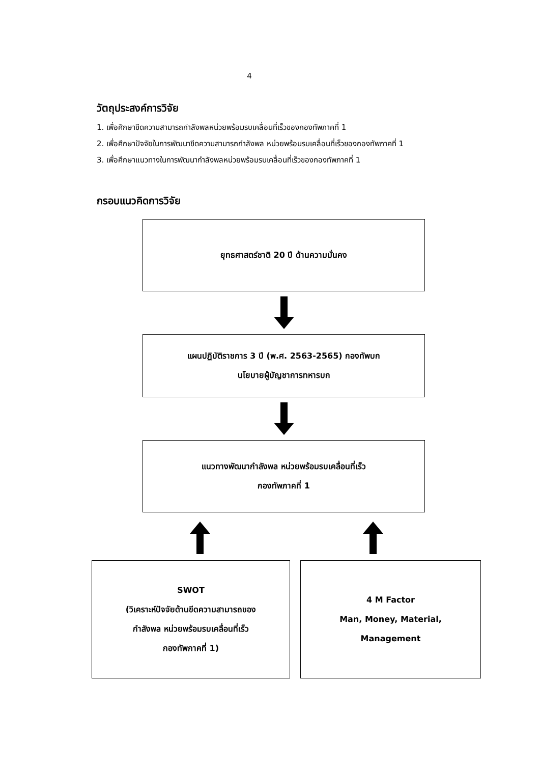4
วัตถุประสงค์การวิจัย
1. เพื่อศึกษาขีดความสามารถกำลังพลหน่วยพร้อมรบเคลื่อนที่เร็วของกองทัพภาคที่ 1
2. เพื่อศึกษาปัจจัยในการพัฒนาขีดความสามารถกำลังพล หน่วยพร้อมรบเคลื่อนที่เร็วของกองทัพภาคที่ 1
3. เพื่อศึกษาแนวทางในการพัฒนากำลังพลหน่วยพร้อมรบเคลื่อนที่เร็วของกองทัพภาคที่ 1
กรอบแนวคิดการวิจัย
ยุทธศาสตร์ชาติ 20 ปี ด้านความมั่นคง
แผนปฏิบัติราชการ 3 ปี (พ.ศ. 2563-2565) กองทัพบก
นโยบายผู้บัญชาการทหารบก
แนวทางพัฒนากำลังพล หน่วยพร้อมรบเคลื่อนที่เร็ว
กองทัพภาคที่ 1
SWOT
(วิเคราะห์ปัจจัยด้านขีดความสามารถของ
กำลังพล หน่วยพร้อมรบเคลื่อนที่เร็ว
กองทัพภาคที่ 1)
4 M Factor
Man, Money, Material,
Management